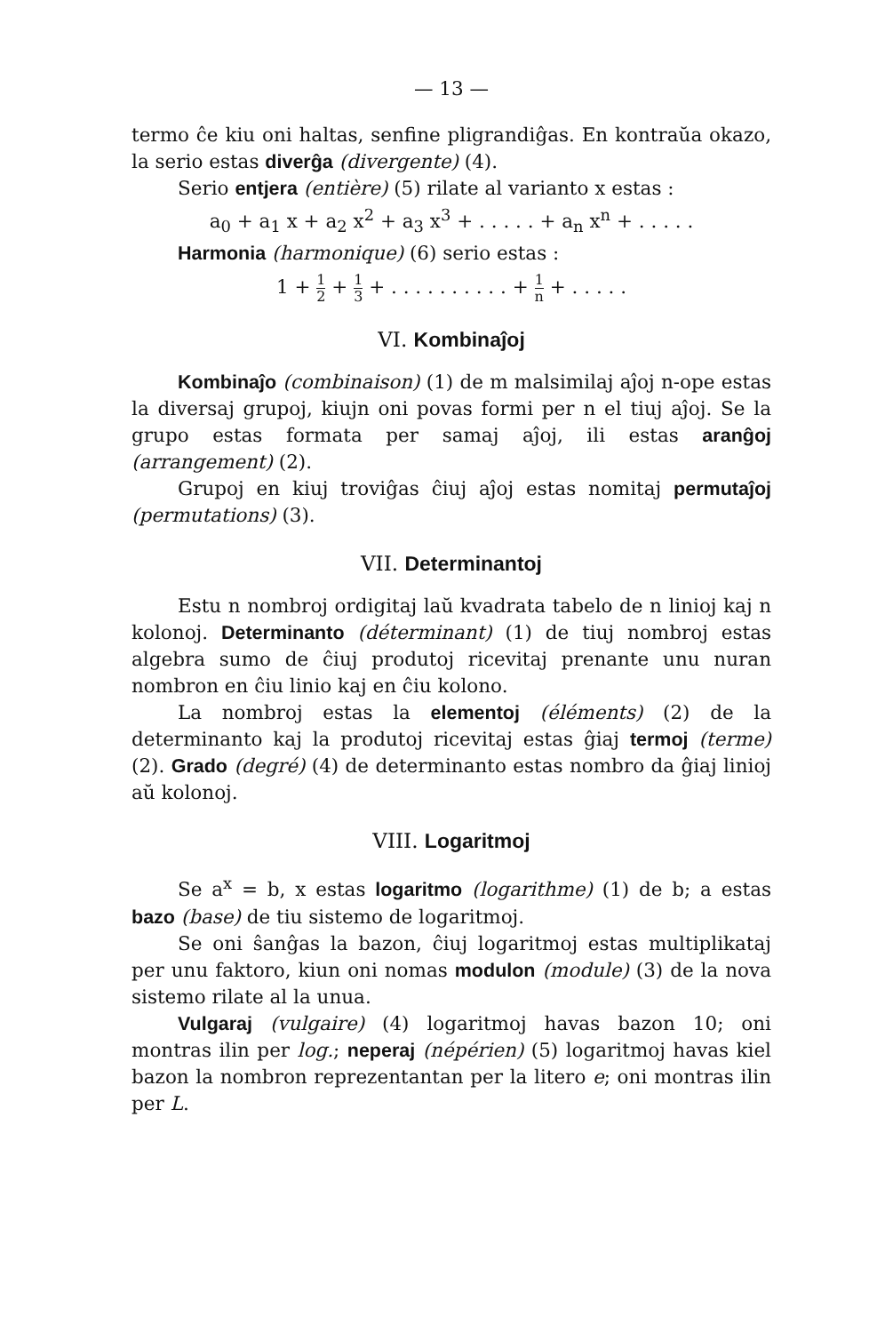— 13 —
termo ĉe kiu oni haltas, senfine pligrandiĝas. En kontraŭa okazo, la serio estas diverĝa (divergente) (4).
Serio entjera (entière) (5) rilate al varianto x estas :
a<sub>0</sub> + a<sub>1</sub> x + a<sub>2</sub> x<sup>2</sup> + a<sub>3</sub> x<sup>3</sup> + . . . . . + a<sub>n</sub> x<sup>n</sup> + . . . . .
Harmonia (harmonique) (6) serio estas :
1 + 1 2 + 1 3 + . . . . . . . . . . + 1 n + . . . . .
VI. Kombinaĵoj
Kombinaĵo (combinaison) (1) de m malsimilaj aĵoj n-ope estas la diversaj grupoj, kiujn oni povas formi per n el tiuj aĵoj. Se la grupo estas formata per samaj aĵoj, ili estas aranĝoj (arrangement) (2).
Grupoj en kiuj troviĝas ĉiuj aĵoj estas nomitaj permutaĵoj (permutations) (3).
VII. Determinantoj
Estu n nombroj ordigitaj laŭ kvadrata tabelo de n linioj kaj n kolonoj. Determinanto (déterminant) (1) de tiuj nombroj estas algebra sumo de ĉiuj produtoj ricevitaj prenante unu nuran nombron en ĉiu linio kaj en ĉiu kolono.
La nombroj estas la elementoj (éléments) (2) de la determinanto kaj la produtoj ricevitaj estas ĝiaj termoj (terme) (2). Grado (degré) (4) de determinanto estas nombro da ĝiaj linioj aŭ kolonoj.
VIII. Logaritmoj
Se a<sup>x</sup> = b, x estas logaritmo (logarithme) (1) de b; a estas bazo (base) de tiu sistemo de logaritmoj.
Se oni ŝanĝas la bazon, ĉiuj logaritmoj estas multiplikataj per unu faktoro, kiun oni nomas modulon (module) (3) de la nova sistemo rilate al la unua.
Vulgaraj (vulgaire) (4) logaritmoj havas bazon 10; oni montras ilin per log.; neperaj (népérien) (5) logaritmoj havas kiel bazon la nombron reprezentantan per la litero e; oni montras ilin per L.